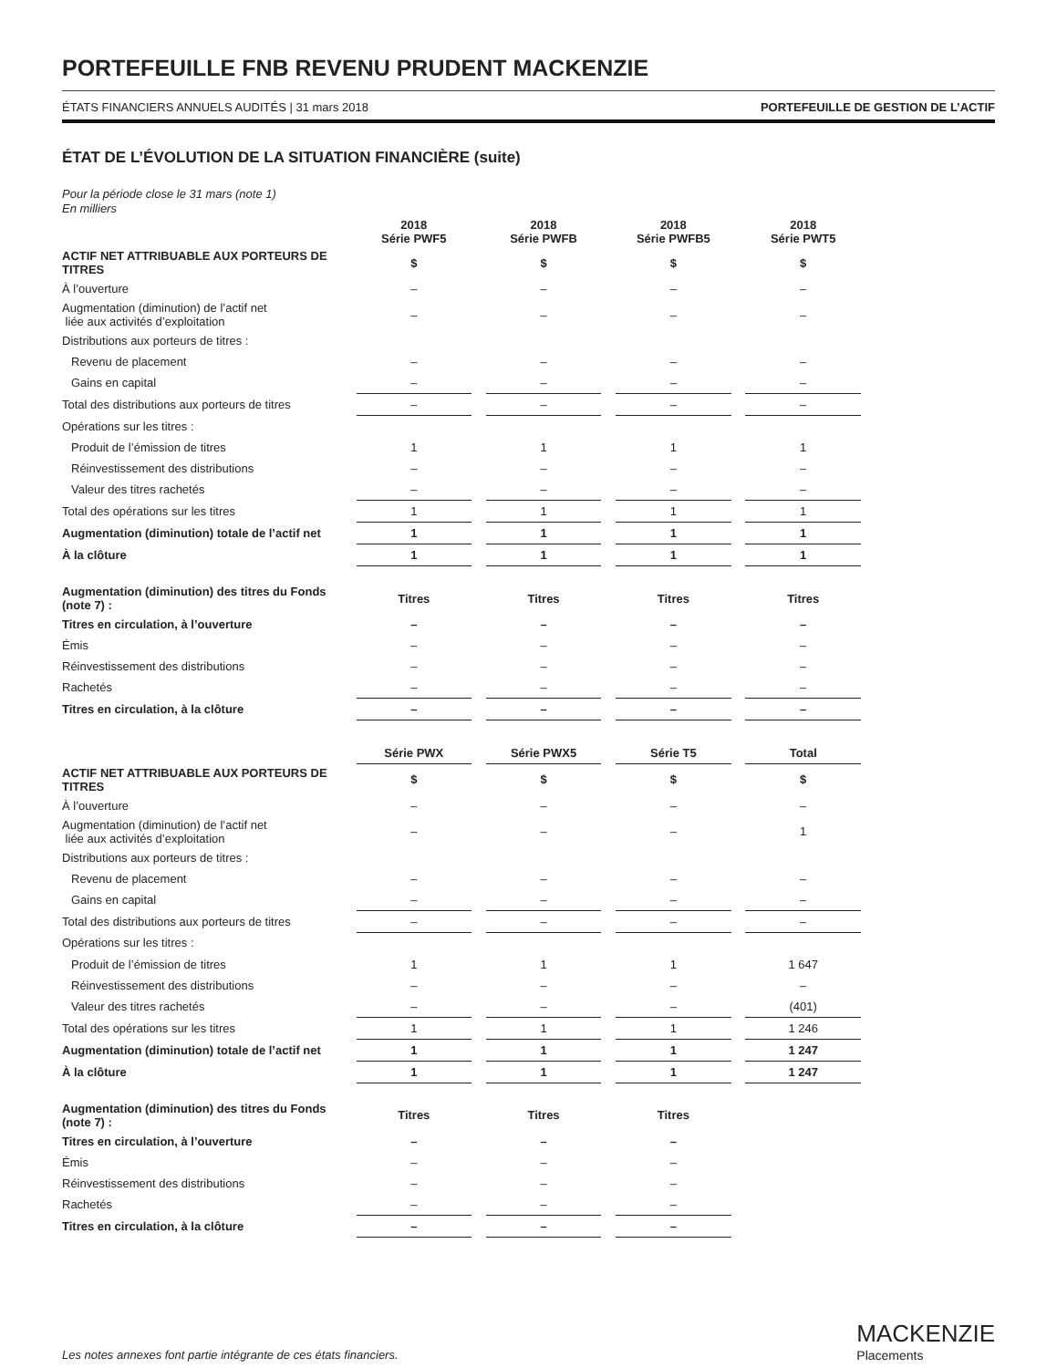PORTEFEUILLE FNB REVENU PRUDENT MACKENZIE
ÉTATS FINANCIERS ANNUELS AUDITÉS | 31 mars 2018 PORTEFEUILLE DE GESTION DE L’ACTIF
ÉTAT DE L’ÉVOLUTION DE LA SITUATION FINANCIÈRE (suite)
Pour la période close le 31 mars (note 1)
En milliers
| | 2018 Série PWF5 | | 2018 Série PWFB | | 2018 Série PWFB5 | | 2018 Série PWT5 |
| ACTIF NET ATTRIBUABLE AUX PORTEURS DE TITRES | $ | | $ | | $ | | $ |
| À l’ouverture | – | | – | | – | | – |
| Augmentation (diminution) de l’actif net liée aux activités d’exploitation | – | | – | | – | | – |
| Distributions aux porteurs de titres : | | | | | | | |
| Revenu de placement | – | | – | | – | | – |
| Gains en capital | – | | – | | – | | – |
| Total des distributions aux porteurs de titres | – | | – | | – | | – |
| Opérations sur les titres : | | | | | | | |
| Produit de l’émission de titres | 1 | | 1 | | 1 | | 1 |
| Réinvestissement des distributions | – | | – | | – | | – |
| Valeur des titres rachetés | – | | – | | – | | – |
| Total des opérations sur les titres | 1 | | 1 | | 1 | | 1 |
| Augmentation (diminution) totale de l’actif net | 1 | | 1 | | 1 | | 1 |
| À la clôture | 1 | | 1 | | 1 | | 1 |
| Augmentation (diminution) des titres du Fonds (note 7) : | Titres | | Titres | | Titres | | Titres |
| Titres en circulation, à l’ouverture | – | | – | | – | | – |
| Émis | – | | – | | – | | – |
| Réinvestissement des distributions | – | | – | | – | | – |
| Rachetés | – | | – | | – | | – |
| Titres en circulation, à la clôture | – | | – | | – | | – |
| | Série PWX | | Série PWX5 | | Série T5 | | Total |
| ACTIF NET ATTRIBUABLE AUX PORTEURS DE TITRES | $ | | $ | | $ | | $ |
| À l’ouverture | – | | – | | – | | – |
| Augmentation (diminution) de l’actif net liée aux activités d’exploitation | – | | – | | – | | 1 |
| Distributions aux porteurs de titres : | | | | | | | |
| Revenu de placement | – | | – | | – | | – |
| Gains en capital | – | | – | | – | | – |
| Total des distributions aux porteurs de titres | – | | – | | – | | – |
| Opérations sur les titres : | | | | | | | |
| Produit de l’émission de titres | 1 | | 1 | | 1 | | 1 647 |
| Réinvestissement des distributions | – | | – | | – | | – |
| Valeur des titres rachetés | – | | – | | – | | (401) |
| Total des opérations sur les titres | 1 | | 1 | | 1 | | 1 246 |
| Augmentation (diminution) totale de l’actif net | 1 | | 1 | | 1 | | 1 247 |
| À la clôture | 1 | | 1 | | 1 | | 1 247 |
| Augmentation (diminution) des titres du Fonds (note 7) : | Titres | | Titres | | Titres | | |
| Titres en circulation, à l’ouverture | – | | – | | – | | |
| Émis | – | | – | | – | | |
| Réinvestissement des distributions | – | | – | | – | | |
| Rachetés | – | | – | | – | | |
| Titres en circulation, à la clôture | – | | – | | – | | |
Les notes annexes font partie intégrante de ces états financiers.
MACKENZIE
Placements